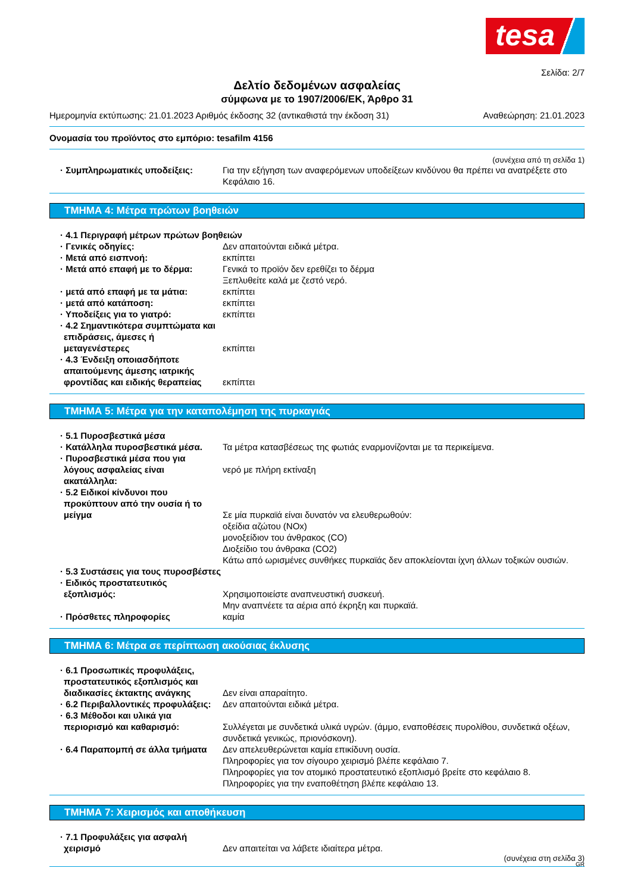tesa
Σελίδα: 2/7
Δελτίο δεδομένων ασφαλείας
σύμφωνα με το 1907/2006/ΕΚ, Άρθρο 31
Ημερομηνία εκτύπωσης: 21.01.2023 Αριθμός έκδοσης 32 (αντικαθιστά την έκδοση 31) Αναθεώρηση: 21.01.2023
Ονομασία του προϊόντος στο εμπόριο: tesafilm 4156
(συνέχεια από τη σελίδα 1)
· Συμπληρωματικές υποδείξεις: Για την εξήγηση των αναφερόμενων υποδείξεων κινδύνου θα πρέπει να ανατρέξετε στο Κεφάλαιο 16.
ΤΜΗΜΑ 4: Μέτρα πρώτων βοηθειών
· 4.1 Περιγραφή μέτρων πρώτων βοηθειών
· Γενικές οδηγίες: Δεν απαιτούνται ειδικά μέτρα.
· Μετά από εισπνοή: εκπίπτει
· Μετά από επαφή με το δέρμα: Γενικά το προϊόν δεν ερεθίζει το δέρμα
Ξεπλυθείτε καλά με ζεστό νερό.
· μετά από επαφή με τα μάτια: εκπίπτει
· μετά από κατάποση: εκπίπτει
· Υποδείξεις για το γιατρό: εκπίπτει
· 4.2 Σημαντικότερα συμπτώματα και επιδράσεις, άμεσες ή μεταγενέστερες
εκπίπτει
· 4.3 Ένδειξη οποιασδήποτε απαιτούμενης άμεσης ιατρικής φροντίδας και ειδικής θεραπείας
εκπίπτει
ΤΜΗΜΑ 5: Μέτρα για την καταπολέμηση της πυρκαγιάς
· 5.1 Πυροσβεστικά μέσα
· Κατάλληλα πυροσβεστικά μέσα. Τα μέτρα κατασβέσεως της φωτιάς εναρμονίζονται με τα περικείμενα.
· Πυροσβεστικά μέσα που για λόγους ασφαλείας είναι ακατάλληλα:
νερό με πλήρη εκτίναξη
· 5.2 Ειδικοί κίνδυνοι που προκύπτουν από την ουσία ή το μείγμα
Σε μία πυρκαϊά είναι δυνατόν να ελευθερωθούν:
οξείδια αζώτου (NOx)
μονοξείδιον του άνθρακος (CO)
Διοξείδιο του άνθρακα (CO2)
Κάτω από ωρισμένες συνθήκες πυρκαϊάς δεν αποκλείονται ίχνη άλλων τοξικών ουσιών.
· 5.3 Συστάσεις για τους πυροσβέστες
· Ειδικός προστατευτικός εξοπλισμός:
Χρησιμοποιείστε αναπνευστική συσκευή.
Μην αναπνέετε τα αέρια από έκρηξη και πυρκαϊά.
· Πρόσθετες πληροφορίες καμία
ΤΜΗΜΑ 6: Μέτρα σε περίπτωση ακούσιας έκλυσης
· 6.1 Προσωπικές προφυλάξεις, προστατευτικός εξοπλισμός και διαδικασίες έκτακτης ανάγκης
Δεν είναι απαραίτητο.
· 6.2 Περιβαλλοντικές προφυλάξεις:
Δεν απαιτούνται ειδικά μέτρα.
· 6.3 Μέθοδοι και υλικά για περιορισμό και καθαρισμό:
Συλλέγεται με συνδετικά υλικά υγρών. (άμμο, εναποθέσεις πυρολίθου, συνδετικά οξέων, συνδετικά γενικώς, πριονόσκονη).
· 6.4 Παραπομπή σε άλλα τμήματα Δεν απελευθερώνεται καμία επικίδυνη ουσία.
Πληροφορίες για τον σίγουρο χειρισμό βλέπε κεφάλαιο 7.
Πληροφορίες για τον ατομικό προστατευτικό εξοπλισμό βρείτε στο κεφάλαιο 8.
Πληροφορίες για την εναποθέτηση βλέπε κεφάλαιο 13.
ΤΜΗΜΑ 7: Χειρισμός και αποθήκευση
· 7.1 Προφυλάξεις για ασφαλή χειρισμό
Δεν απαιτείται να λάβετε ιδιαίτερα μέτρα.
(συνέχεια στη σελίδα 3)
GR